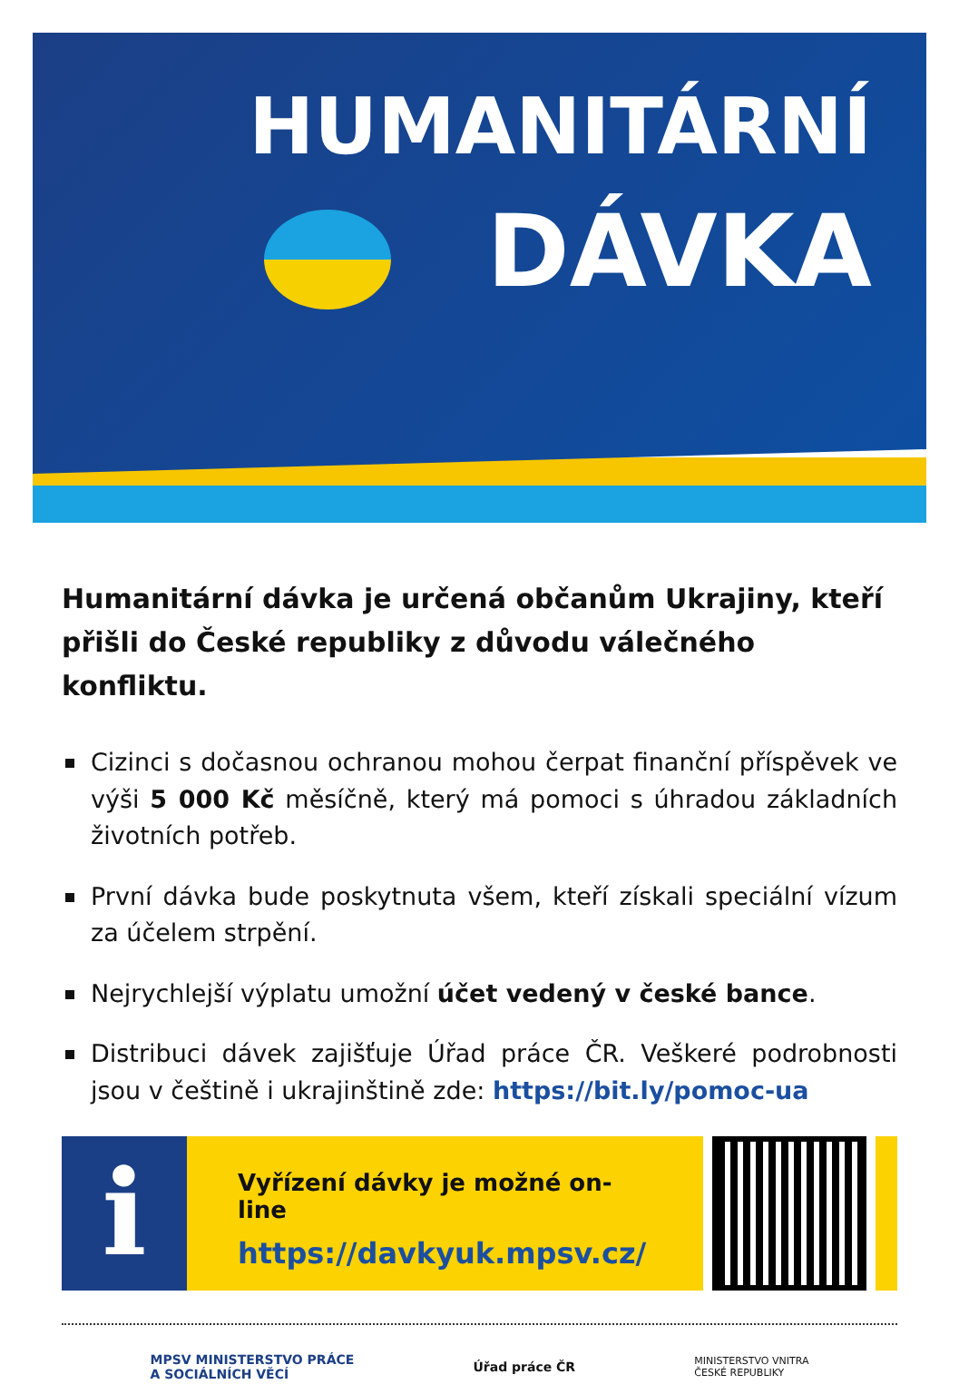HUMANITÁRNÍ
DÁVKA
Humanitární dávka je určená občanům Ukrajiny, kteří přišli do České republiky z důvodu válečného konfliktu.
Cizinci s dočasnou ochranou mohou čerpat finanční příspěvek ve výši 5 000 Kč měsíčně, který má pomoci s úhradou základních životních potřeb.
První dávka bude poskytnuta všem, kteří získali speciální vízum za účelem strpění.
Nejrychlejší výplatu umožní účet vedený v české bance.
Distribuci dávek zajišťuje Úřad práce ČR. Veškeré podrobnosti jsou v češtině i ukrajinštině zde: https://bit.ly/pomoc-ua
i
Vyřízení dávky je možné on-line
https://davkyuk.mpsv.cz/
MPSV MINISTERSTVO PRÁCE
A SOCIÁLNÍCH VĚCÍ
Úřad práce ČR
MINISTERSTVO VNITRA
ČESKÉ REPUBLIKY